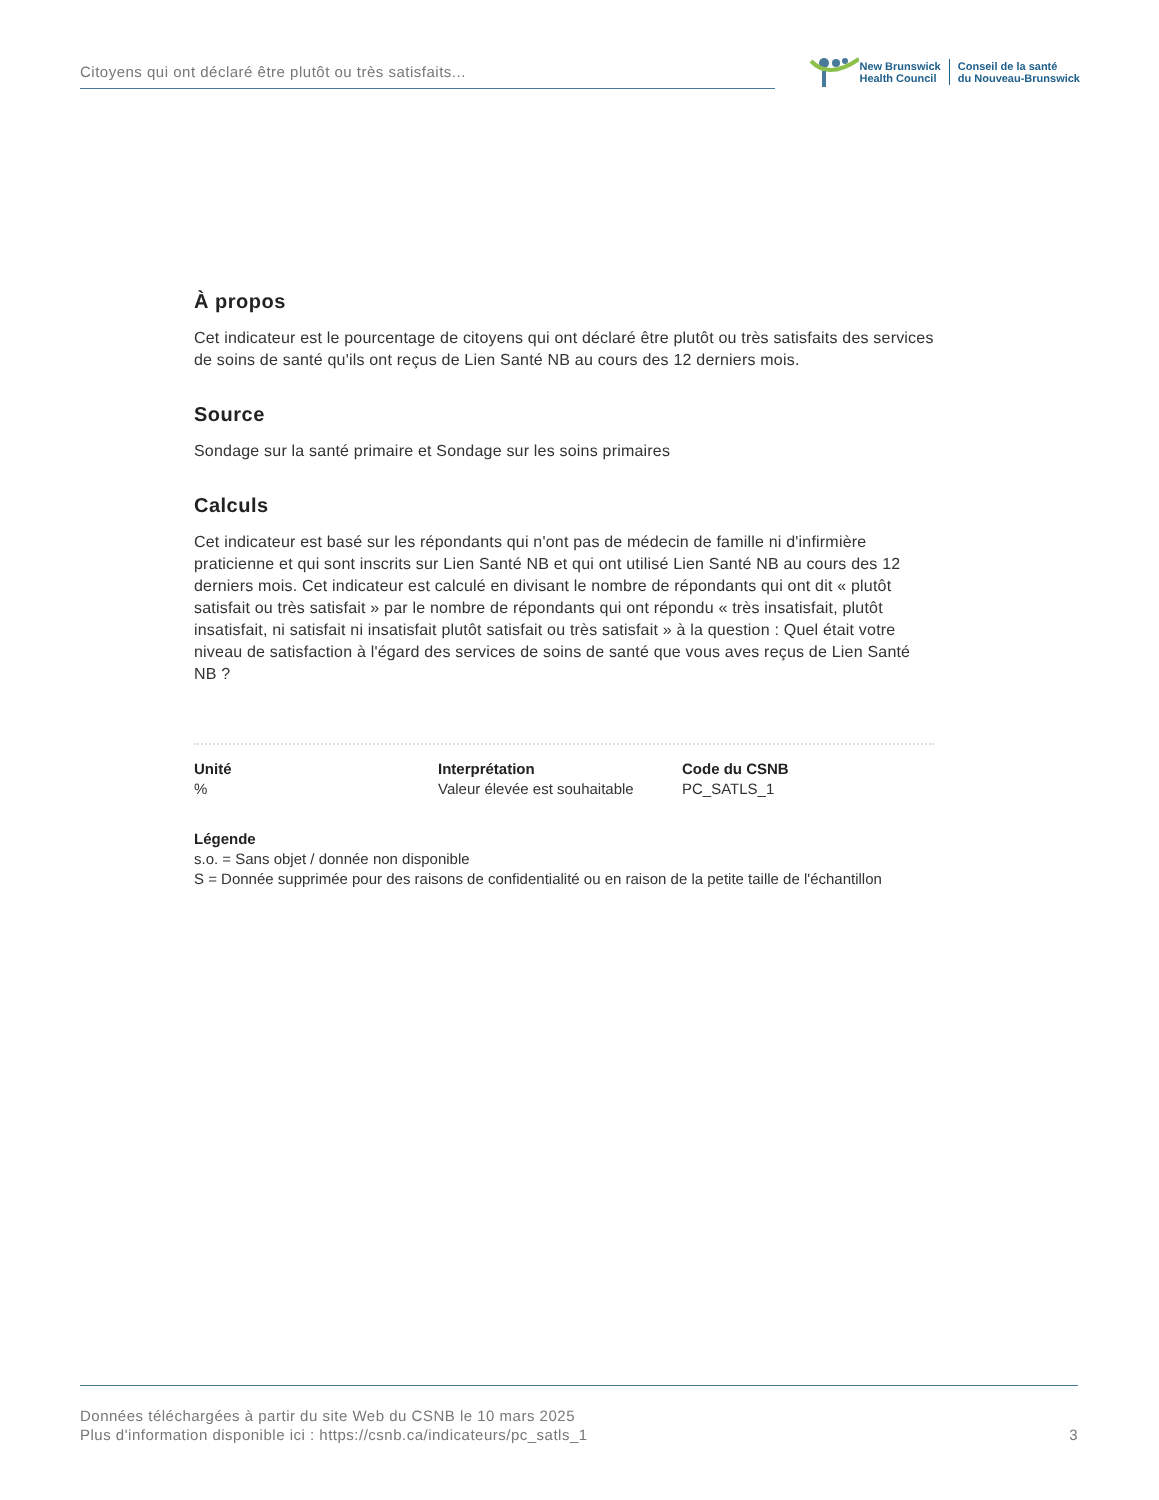Citoyens qui ont déclaré être plutôt ou très satisfaits...
New Brunswick
Health Council
Conseil de la santé
du Nouveau-Brunswick
À propos
Cet indicateur est le pourcentage de citoyens qui ont déclaré être plutôt ou très satisfaits des services de soins de santé qu'ils ont reçus de Lien Santé NB au cours des 12 derniers mois.
Source
Sondage sur la santé primaire et Sondage sur les soins primaires
Calculs
Cet indicateur est basé sur les répondants qui n'ont pas de médecin de famille ni d'infirmière praticienne et qui sont inscrits sur Lien Santé NB et qui ont utilisé Lien Santé NB au cours des 12 derniers mois. Cet indicateur est calculé en divisant le nombre de répondants qui ont dit « plutôt satisfait ou très satisfait » par le nombre de répondants qui ont répondu « très insatisfait, plutôt insatisfait, ni satisfait ni insatisfait plutôt satisfait ou très satisfait » à la question : Quel était votre niveau de satisfaction à l'égard des services de soins de santé que vous aves reçus de Lien Santé NB ?
Unité
%
Interprétation
Valeur élevée est souhaitable
Code du CSNB
PC_SATLS_1
Légende
s.o. = Sans objet / donnée non disponible
S = Donnée supprimée pour des raisons de confidentialité ou en raison de la petite taille de l'échantillon
Données téléchargées à partir du site Web du CSNB le 10 mars 2025
Plus d'information disponible ici : https://csnb.ca/indicateurs/pc_satls_1
3